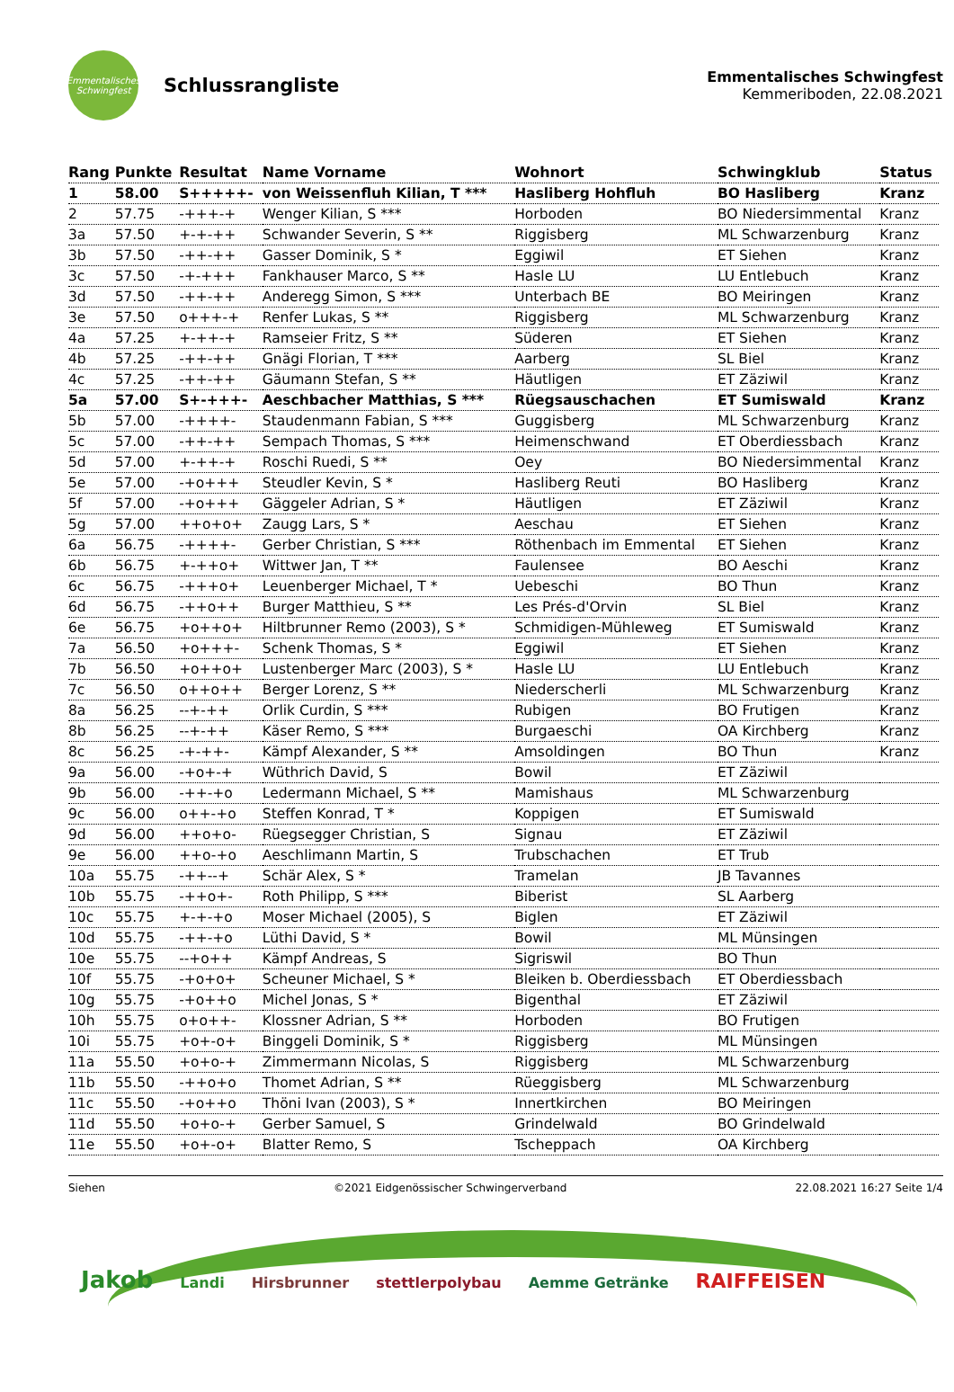Emmentalisches Schwingfest
Schlussrangliste
Emmentalisches Schwingfest
Kemmeriboden, 22.08.2021
| Rang | Punkte | Resultat | Name Vorname | Wohnort | Schwingklub | Status |
| --- | --- | --- | --- | --- | --- | --- |
| 1 | 58.00 | S+++++- | von Weissenfluh Kilian, T *** | Hasliberg Hohfluh | BO Hasliberg | Kranz |
| 2 | 57.75 | -+++-+ | Wenger Kilian, S *** | Horboden | BO Niedersimmental | Kranz |
| 3a | 57.50 | +-+-++ | Schwander Severin, S ** | Riggisberg | ML Schwarzenburg | Kranz |
| 3b | 57.50 | -++-++ | Gasser Dominik, S * | Eggiwil | ET Siehen | Kranz |
| 3c | 57.50 | -+-+++ | Fankhauser Marco, S ** | Hasle LU | LU Entlebuch | Kranz |
| 3d | 57.50 | -++-++ | Anderegg Simon, S *** | Unterbach BE | BO Meiringen | Kranz |
| 3e | 57.50 | o+++-+ | Renfer Lukas, S ** | Riggisberg | ML Schwarzenburg | Kranz |
| 4a | 57.25 | +-++-+ | Ramseier Fritz, S ** | Süderen | ET Siehen | Kranz |
| 4b | 57.25 | -++-++ | Gnägi Florian, T *** | Aarberg | SL Biel | Kranz |
| 4c | 57.25 | -++-++ | Gäumann Stefan, S ** | Häutligen | ET Zäziwil | Kranz |
| 5a | 57.00 | S+-+++- | Aeschbacher Matthias, S *** | Rüegsauschachen | ET Sumiswald | Kranz |
| 5b | 57.00 | -++++- | Staudenmann Fabian, S *** | Guggisberg | ML Schwarzenburg | Kranz |
| 5c | 57.00 | -++-++ | Sempach Thomas, S *** | Heimenschwand | ET Oberdiessbach | Kranz |
| 5d | 57.00 | +-++-+ | Roschi Ruedi, S ** | Oey | BO Niedersimmental | Kranz |
| 5e | 57.00 | -+o+++ | Steudler Kevin, S * | Hasliberg Reuti | BO Hasliberg | Kranz |
| 5f | 57.00 | -+o+++ | Gäggeler Adrian, S * | Häutligen | ET Zäziwil | Kranz |
| 5g | 57.00 | ++o+o+ | Zaugg Lars, S * | Aeschau | ET Siehen | Kranz |
| 6a | 56.75 | -++++- | Gerber Christian, S *** | Röthenbach im Emmental | ET Siehen | Kranz |
| 6b | 56.75 | +-++o+ | Wittwer Jan, T ** | Faulensee | BO Aeschi | Kranz |
| 6c | 56.75 | -+++o+ | Leuenberger Michael, T * | Uebeschi | BO Thun | Kranz |
| 6d | 56.75 | -++o++ | Burger Matthieu, S ** | Les Prés-d'Orvin | SL Biel | Kranz |
| 6e | 56.75 | +o++o+ | Hiltbrunner Remo (2003), S * | Schmidigen-Mühleweg | ET Sumiswald | Kranz |
| 7a | 56.50 | +o+++- | Schenk Thomas, S * | Eggiwil | ET Siehen | Kranz |
| 7b | 56.50 | +o++o+ | Lustenberger Marc (2003), S * | Hasle LU | LU Entlebuch | Kranz |
| 7c | 56.50 | o++o++ | Berger Lorenz, S ** | Niederscherli | ML Schwarzenburg | Kranz |
| 8a | 56.25 | --+-++ | Orlik Curdin, S *** | Rubigen | BO Frutigen | Kranz |
| 8b | 56.25 | --+-++ | Käser Remo, S *** | Burgaeschi | OA Kirchberg | Kranz |
| 8c | 56.25 | -+-++- | Kämpf Alexander, S ** | Amsoldingen | BO Thun | Kranz |
| 9a | 56.00 | -+o+-+ | Wüthrich David, S | Bowil | ET Zäziwil | |
| 9b | 56.00 | -++-+o | Ledermann Michael, S ** | Mamishaus | ML Schwarzenburg | |
| 9c | 56.00 | o++-+o | Steffen Konrad, T * | Koppigen | ET Sumiswald | |
| 9d | 56.00 | ++o+o- | Rüegsegger Christian, S | Signau | ET Zäziwil | |
| 9e | 56.00 | ++o-+o | Aeschlimann Martin, S | Trubschachen | ET Trub | |
| 10a | 55.75 | -++--+ | Schär Alex, S * | Tramelan | JB Tavannes | |
| 10b | 55.75 | -++o+- | Roth Philipp, S *** | Biberist | SL Aarberg | |
| 10c | 55.75 | +-+-+o | Moser Michael (2005), S | Biglen | ET Zäziwil | |
| 10d | 55.75 | -++-+o | Lüthi David, S * | Bowil | ML Münsingen | |
| 10e | 55.75 | --+o++ | Kämpf Andreas, S | Sigriswil | BO Thun | |
| 10f | 55.75 | -+o+o+ | Scheuner Michael, S * | Bleiken b. Oberdiessbach | ET Oberdiessbach | |
| 10g | 55.75 | -+o++o | Michel Jonas, S * | Bigenthal | ET Zäziwil | |
| 10h | 55.75 | o+o++- | Klossner Adrian, S ** | Horboden | BO Frutigen | |
| 10i | 55.75 | +o+-o+ | Binggeli Dominik, S * | Riggisberg | ML Münsingen | |
| 11a | 55.50 | +o+o-+ | Zimmermann Nicolas, S | Riggisberg | ML Schwarzenburg | |
| 11b | 55.50 | -++o+o | Thomet Adrian, S ** | Rüeggisberg | ML Schwarzenburg | |
| 11c | 55.50 | -+o++o | Thöni Ivan (2003), S * | Innertkirchen | BO Meiringen | |
| 11d | 55.50 | +o+o-+ | Gerber Samuel, S | Grindelwald | BO Grindelwald | |
| 11e | 55.50 | +o+-o+ | Blatter Remo, S | Tscheppach | OA Kirchberg | |
Siehen ©2021 Eidgenössischer Schwingerverband 22.08.2021 16:27 Seite 1/4
Jakob Landi Hirsbrunner stettlerpolybau Aemme Getränke RAIFFEISEN